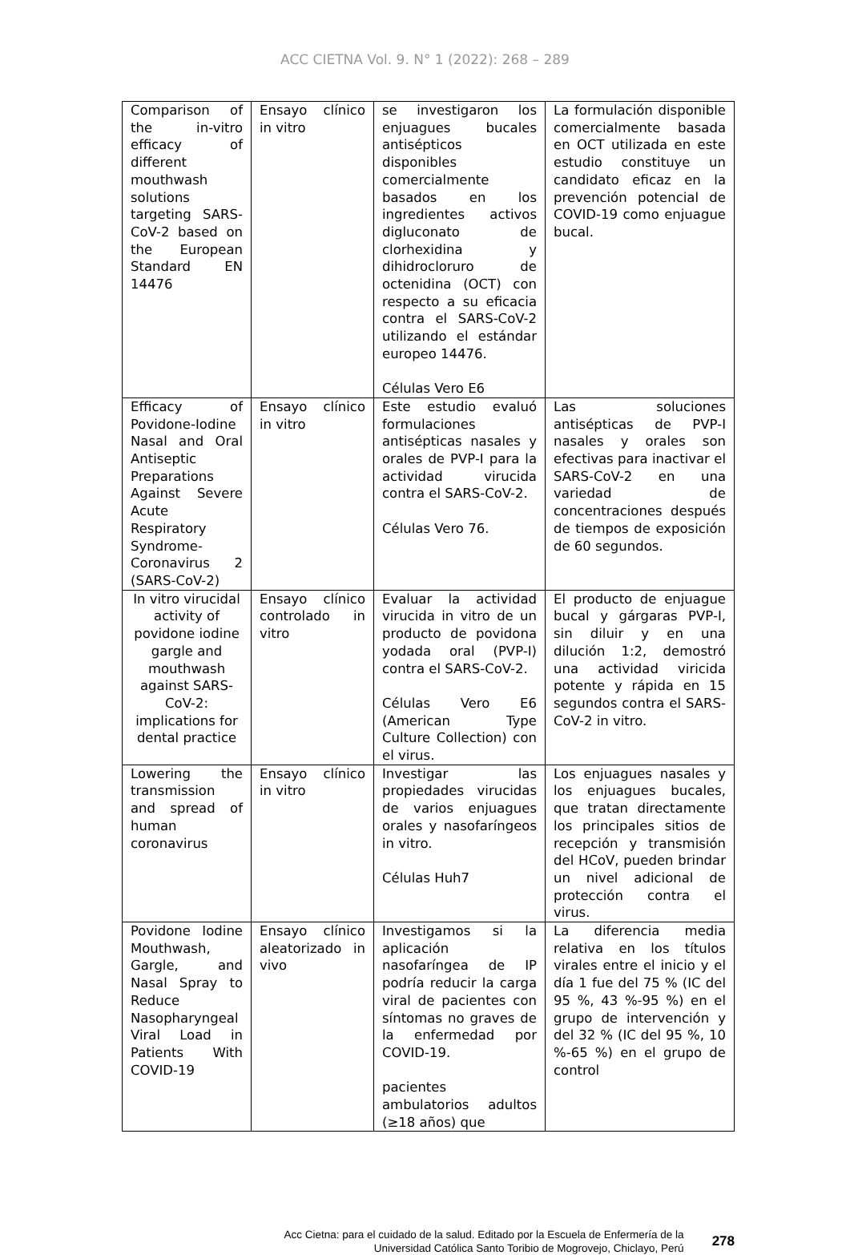ACC CIETNA Vol. 9. N° 1 (2022): 268 – 289
| Comparison of the in-vitro efficacy of different mouthwash solutions targeting SARS-CoV-2 based on the European Standard EN 14476 | Ensayo clínico in vitro | se investigaron los enjuagues bucales antisépticos disponibles comercialmente basados en los ingredientes activos digluconato de clorhexidina y dihidrocloruro de octenidina (OCT) con respecto a su eficacia contra el SARS-CoV-2 utilizando el estándar europeo 14476. Células Vero E6 | La formulación disponible comercialmente basada en OCT utilizada en este estudio constituye un candidato eficaz en la prevención potencial de COVID-19 como enjuague bucal. |
| Efficacy of Povidone-Iodine Nasal and Oral Antiseptic Preparations Against Severe Acute Respiratory Syndrome-Coronavirus 2 (SARS-CoV-2) | Ensayo clínico in vitro | Este estudio evaluó formulaciones antisépticas nasales y orales de PVP-I para la actividad virucida contra el SARS-CoV-2. Células Vero 76. | Las soluciones antisépticas de PVP-I nasales y orales son efectivas para inactivar el SARS-CoV-2 en una variedad de concentraciones después de tiempos de exposición de 60 segundos. |
| In vitro virucidal activity of povidone iodine gargle and mouthwash against SARS-CoV-2: implications for dental practice | Ensayo clínico controlado in vitro | Evaluar la actividad virucida in vitro de un producto de povidona yodada oral (PVP-I) contra el SARS-CoV-2. Células Vero E6 (American Type Culture Collection) con el virus. | El producto de enjuague bucal y gárgaras PVP-I, sin diluir y en una dilución 1:2, demostró una actividad viricida potente y rápida en 15 segundos contra el SARS-CoV-2 in vitro. |
| Lowering the transmission and spread of human coronavirus | Ensayo clínico in vitro | Investigar las propiedades virucidas de varios enjuagues orales y nasofaríngeos in vitro. Células Huh7 | Los enjuagues nasales y los enjuagues bucales, que tratan directamente los principales sitios de recepción y transmisión del HCoV, pueden brindar un nivel adicional de protección contra el virus. |
| Povidone Iodine Mouthwash, Gargle, and Nasal Spray to Reduce Nasopharyngeal Viral Load in Patients With COVID-19 | Ensayo clínico aleatorizado in vivo | Investigamos si la aplicación nasofaríngea de IP podría reducir la carga viral de pacientes con síntomas no graves de la enfermedad por COVID-19. pacientes ambulatorios adultos (≥18 años) que | La diferencia media relativa en los títulos virales entre el inicio y el día 1 fue del 75 % (IC del 95 %, 43 %-95 %) en el grupo de intervención y del 32 % (IC del 95 %, 10 %-65 %) en el grupo de control |
Acc Cietna: para el cuidado de la salud. Editado por la Escuela de Enfermería de la
Universidad Católica Santo Toribio de Mogrovejo, Chiclayo, Perú
278